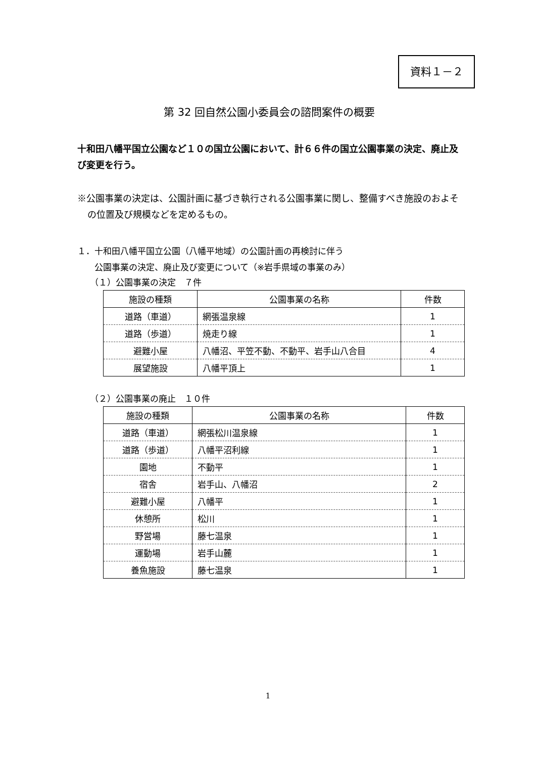資料１－２
第 32 回自然公園小委員会の諮問案件の概要
十和田八幡平国立公園など１０の国立公園において、計６６件の国立公園事業の決定、廃止及び変更を行う。
※公園事業の決定は、公園計画に基づき執行される公園事業に関し、整備すべき施設のおよその位置及び規模などを定めるもの。
１．十和田八幡平国立公園（八幡平地域）の公園計画の再検討に伴う
　　公園事業の決定、廃止及び変更について（※岩手県域の事業のみ）
（１）公園事業の決定　７件
| 施設の種類 | 公園事業の名称 | 件数 |
| --- | --- | --- |
| 道路（車道） | 網張温泉線 | 1 |
| 道路（歩道） | 焼走り線 | 1 |
| 避難小屋 | 八幡沼、平笠不動、不動平、岩手山八合目 | 4 |
| 展望施設 | 八幡平頂上 | 1 |
（２）公園事業の廃止　１０件
| 施設の種類 | 公園事業の名称 | 件数 |
| --- | --- | --- |
| 道路（車道） | 網張松川温泉線 | 1 |
| 道路（歩道） | 八幡平沼利線 | 1 |
| 園地 | 不動平 | 1 |
| 宿舎 | 岩手山、八幡沼 | 2 |
| 避難小屋 | 八幡平 | 1 |
| 休憩所 | 松川 | 1 |
| 野営場 | 藤七温泉 | 1 |
| 運動場 | 岩手山麓 | 1 |
| 養魚施設 | 藤七温泉 | 1 |
1